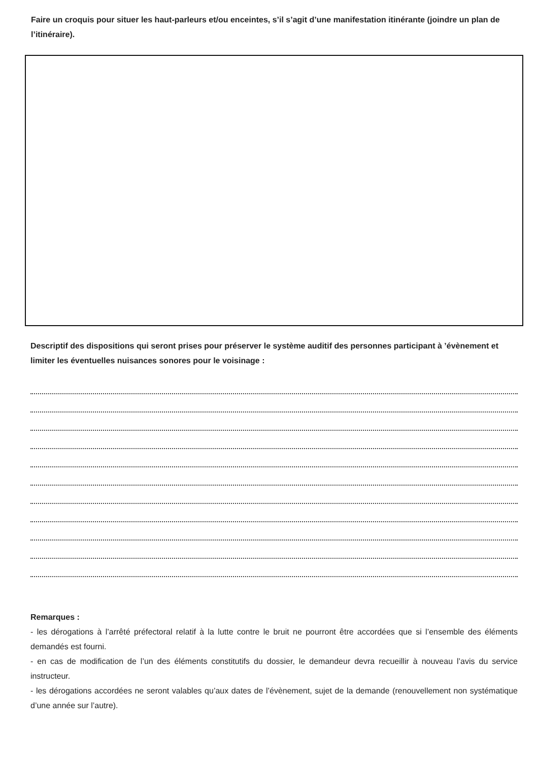Faire un croquis pour situer les haut-parleurs et/ou enceintes, s’il s’agit d’une manifestation itinérante (joindre un plan de l’itinéraire).
Descriptif des dispositions qui seront prises pour préserver le système auditif des personnes participant à ’évènement et limiter les éventuelles nuisances sonores pour le voisinage :
Remarques :
- les dérogations à l’arrêté préfectoral relatif à la lutte contre le bruit ne pourront être accordées que si l’ensemble des éléments demandés est fourni.
- en cas de modification de l’un des éléments constitutifs du dossier, le demandeur devra recueillir à nouveau l’avis du service instructeur.
- les dérogations accordées ne seront valables qu’aux dates de l’évènement, sujet de la demande (renouvellement non systématique d’une année sur l’autre).